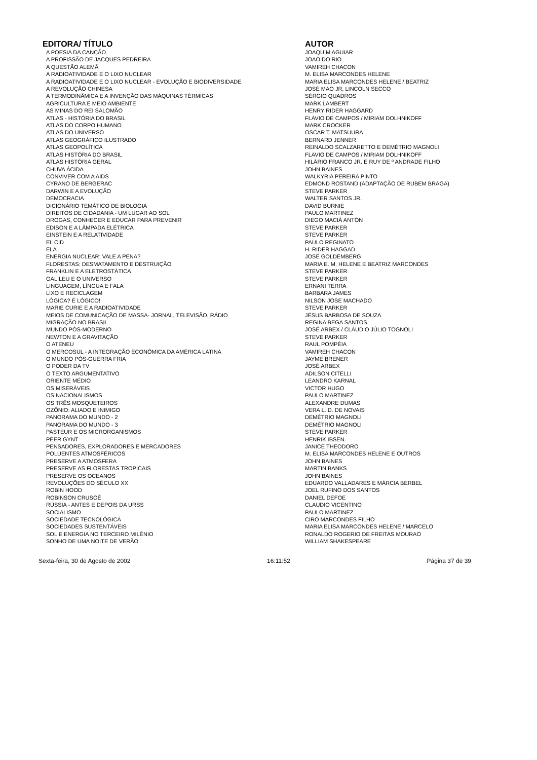| EDITORA/ TÍTULO | AUTOR |
| --- | --- |
| A POESIA DA CANÇÃO | JOAQUIM AGUIAR |
| A PROFISSÃO DE JACQUES PEDREIRA | JOAO DO RIO |
| A QUESTÃO ALEMÃ | VAMIREH CHACON |
| A RADIOATIVIDADE E O LIXO NUCLEAR | M. ELISA MARCONDES HELENE |
| A RADIOATIVIDADE E O LIXO NUCLEAR - EVOLUÇÃO E BIODIVERSIDADE | MARIA ELISA MARCONDES HELENE / BEATRIZ |
| A REVOLUÇÃO CHINESA | JOSÉ MAO JR, LINCOLN SECCO |
| A TERMODINÂMICA E A INVENÇÃO DAS MÁQUINAS TÉRMICAS | SÉRGIO QUADROS |
| AGRICULTURA E MEIO AMBIENTE | MARK LAMBERT |
| AS MINAS DO REI SALOMÃO | HENRY RIDER HAGGARD |
| ATLAS - HISTÓRIA DO BRASIL | FLAVIO DE CAMPOS / MIRIAM DOLHNIKOFF |
| ATLAS DO CORPO HUMANO | MARK CROCKER |
| ATLAS DO UNIVERSO | OSCAR T. MATSUURA |
| ATLAS GEOGRÁFICO ILUSTRADO | BERNARD JENNER |
| ATLAS GEOPOLÍTICA | REINALDO SCALZARETTO E DEMÉTRIO MAGNOLI |
| ATLAS HISTÓRIA DO BRASIL | FLAVIO DE CAMPOS / MIRIAM DOLHNIKOFF |
| ATLAS HISTÓRIA GERAL | HILÁRIO FRANCO JR. E RUY DE º ANDRADE FILHO |
| CHUVA ÁCIDA | JOHN BAINES |
| CONVIVER COM A AIDS | WALKYRIA PEREIRA PINTO |
| CYRANO DE BERGERAC | EDMOND ROSTAND (ADAPTAÇÃO DE RUBEM BRAGA) |
| DARWIN E A EVOLUÇÃO | STEVE PARKER |
| DEMOCRACIA | WALTER SANTOS JR. |
| DICIONÁRIO TEMÁTICO DE BIOLOGIA | DAVID BURNIE |
| DIREITOS DE CIDADANIA - UM LUGAR AO SOL | PAULO MARTINEZ |
| DROGAS, CONHECER E EDUCAR PARA PREVENIR | DIEGO MACIÀ ANTÓN |
| EDISON E A LÂMPADA ELÉTRICA | STEVE PARKER |
| EINSTEIN E A RELATIVIDADE | STEVE PARKER |
| EL CID | PAULO REGINATO |
| ELA | H. RIDER HAGGAD |
| ENERGIA NUCLEAR: VALE A PENA? | JOSÉ GOLDEMBERG |
| FLORESTAS: DESMATAMENTO E DESTRUIÇÃO | MARIA E. M. HELENE E BEATRIZ MARCONDES |
| FRANKLIN E A ELETROSTÁTICA | STEVE PARKER |
| GALILEU E O UNIVERSO | STEVE PARKER |
| LINGUAGEM, LÍNGUA E FALA | ERNANI TERRA |
| LIXO E RECICLAGEM | BARBARA JAMES |
| LÓGICA? É LÓGICO! | NILSON JOSE MACHADO |
| MARIE CURIE E A RADIOATIVIDADE | STEVE PARKER |
| MEIOS DE COMUNICAÇÃO DE MASSA- JORNAL, TELEVISÃO, RÁDIO | JÉSUS BARBOSA DE SOUZA |
| MIGRAÇÃO NO BRASIL | REGINA BEGA SANTOS |
| MUNDO PÓS-MODERNO | JOSÉ ARBEX / CLÁUDIO JÚLIO TOGNOLI |
| NEWTON E A GRAVITAÇÃO | STEVE PARKER |
| O ATENEU | RAUL POMPÉIA |
| O MERCOSUL - A INTEGRAÇÃO ECONÔMICA DA AMÉRICA LATINA | VAMIREH CHACON |
| O MUNDO PÓS-GUERRA FRIA | JAYME BRENER |
| O PODER DA TV | JOSÉ ARBEX |
| O TEXTO ARGUMENTATIVO | ADILSON CITELLI |
| ORIENTE MÉDIO | LEANDRO KARNAL |
| OS MISERÁVEIS | VICTOR HUGO |
| OS NACIONALISMOS | PAULO MARTINEZ |
| OS TRÊS MOSQUETEIROS | ALEXANDRE DUMAS |
| OZÔNIO: ALIADO E INIMIGO | VERA L. D. DE NOVAIS |
| PANORAMA DO MUNDO - 2 | DEMÉTRIO MAGNOLI |
| PANORAMA DO MUNDO - 3 | DEMÉTRIO MAGNOLI |
| PASTEUR E OS MICRORGANISMOS | STEVE PARKER |
| PEER GYNT | HENRIK IBSEN |
| PENSADORES, EXPLORADORES E MERCADORES | JANICE THEODORO |
| POLUENTES ATMOSFÉRICOS | M. ELISA MARCONDES HELENE E OUTROS |
| PRESERVE A ATMOSFERA | JOHN BAINES |
| PRESERVE AS FLORESTAS TROPICAIS | MARTIN BANKS |
| PRESERVE OS OCEANOS | JOHN BAINES |
| REVOLUÇÕES DO SÉCULO XX | EDUARDO VALLADARES E MÁRCIA BERBEL |
| ROBIN HOOD | JOEL RUFINO DOS SANTOS |
| ROBINSON CRUSOÉ | DANIEL DEFOE |
| RÚSSIA - ANTES E DEPOIS DA URSS | CLAUDIO VICENTINO |
| SOCIALISMO | PAULO MARTINEZ |
| SOCIEDADE TECNOLÓGICA | CIRO MARCONDES FILHO |
| SOCIEDADES SUSTENTÁVEIS | MARIA ELISA MARCONDES HELENE / MARCELO |
| SOL E ENERGIA NO TERCEIRO MILÊNIO | RONALDO ROGERIO DE FREITAS MOURAO |
| SONHO DE UMA NOITE DE VERÃO | WILLIAM SHAKESPEARE |
Sexta-feira, 30 de Agosto de 2002 16:11:52 Página 37 de 39